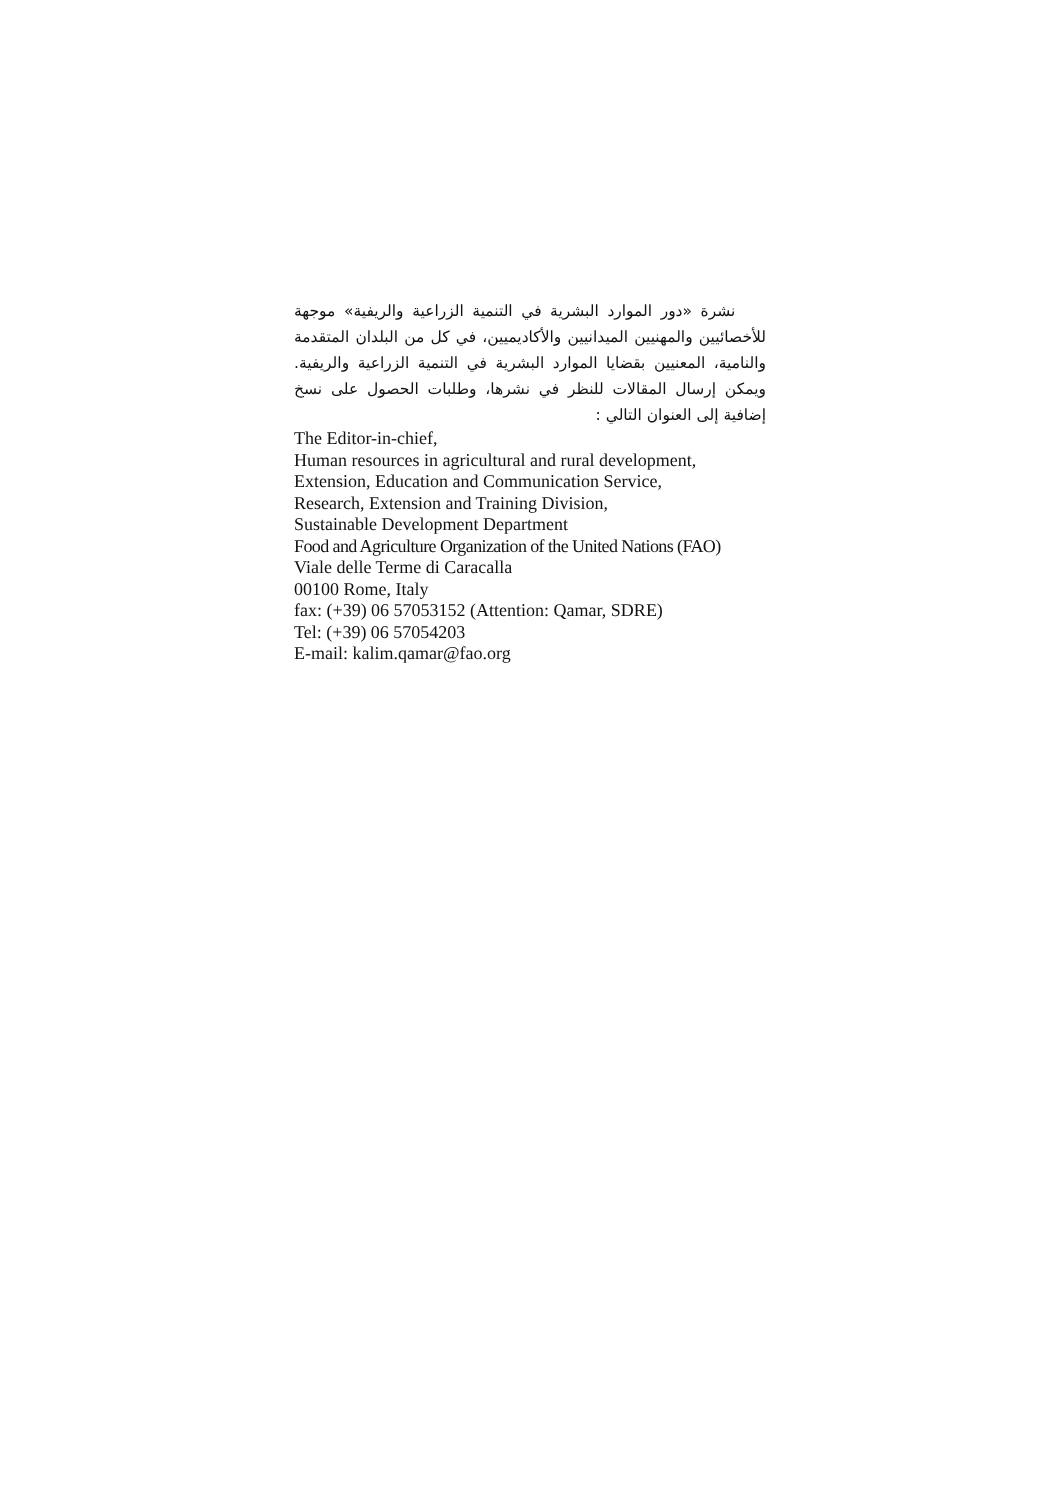نشرة «دور الموارد البشرية في التنمية الزراعية والريفية» موجهة للأخصائيين والمهنيين الميدانيين والأكاديميين، في كل من البلدان المتقدمة والنامية، المعنيين بقضايا الموارد البشرية في التنمية الزراعية والريفية. ويمكن إرسال المقالات للنظر في نشرها، وطلبات الحصول على نسخ إضافية إلى العنوان التالي :
The Editor-in-chief,
Human resources in agricultural and rural development,
Extension, Education and Communication Service,
Research, Extension and Training Division,
Sustainable Development Department
Food and Agriculture Organization of the United Nations (FAO)
Viale delle Terme di Caracalla
00100 Rome, Italy
fax: (+39) 06 57053152 (Attention: Qamar, SDRE)
Tel: (+39) 06 57054203
E-mail: kalim.qamar@fao.org